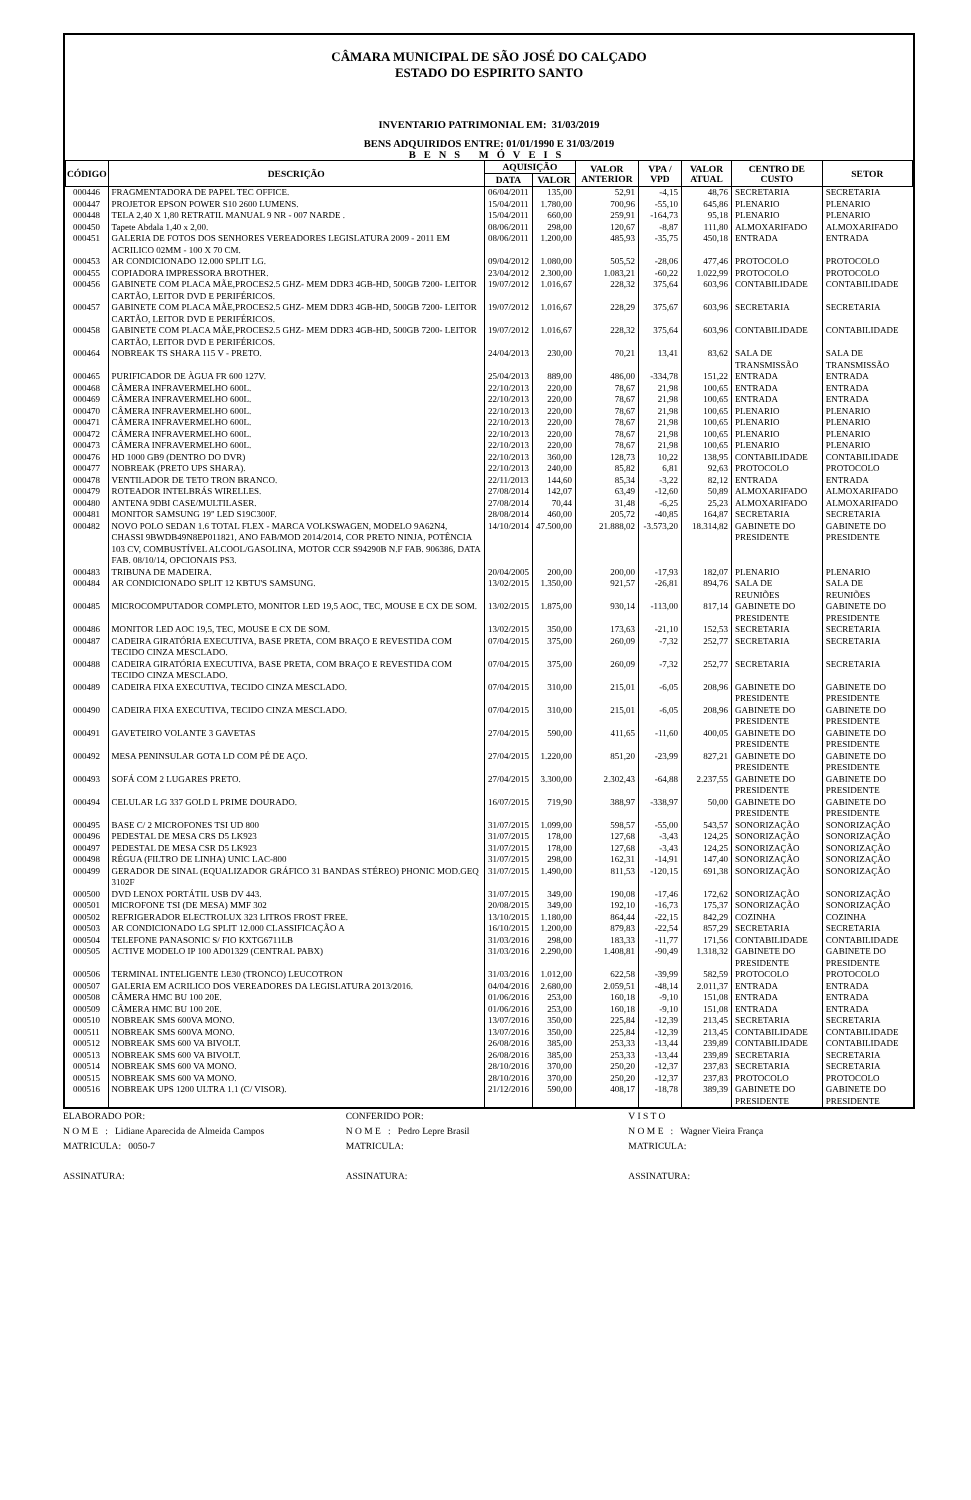CÂMARA MUNICIPAL DE SÃO JOSÉ DO CALÇADO
ESTADO DO ESPIRITO SANTO
INVENTARIO PATRIMONIAL EM: 31/03/2019
BENS ADQUIRIDOS ENTRE: 01/01/1990 E 31/03/2019
BENS MÓVEIS
| CÓDIGO | DESCRIÇÃO | AQUISIÇÃO | | VALOR ANTERIOR | VPA / VPD | VALOR ATUAL | CENTRO DE CUSTO | SETOR |
| --- | --- | --- | --- | --- | --- | --- | --- | --- |
| | | DATA | VALOR | | | | | |
| 000446 | FRAGMENTADORA DE PAPEL TEC OFFICE. | 06/04/2011 | 135,00 | 52,91 | -4,15 | 48,76 | SECRETARIA | SECRETARIA |
| 000447 | PROJETOR EPSON POWER S10 2600 LUMENS. | 15/04/2011 | 1.780,00 | 700,96 | -55,10 | 645,86 | PLENARIO | PLENARIO |
| 000448 | TELA 2,40 X 1,80 RETRATIL MANUAL 9 NR - 007 NARDE . | 15/04/2011 | 660,00 | 259,91 | -164,73 | 95,18 | PLENARIO | PLENARIO |
| 000450 | Tapete Abdala 1,40 x 2,00. | 08/06/2011 | 298,00 | 120,67 | -8,87 | 111,80 | ALMOXARIFADO | ALMOXARIFADO |
| 000451 | GALERIA DE FOTOS DOS SENHORES VEREADORES LEGISLATURA 2009 - 2011 EM ACRILICO 02MM - 100 X 70 CM. | 08/06/2011 | 1.200,00 | 485,93 | -35,75 | 450,18 | ENTRADA | ENTRADA |
| 000453 | AR CONDICIONADO 12.000 SPLIT LG. | 09/04/2012 | 1.080,00 | 505,52 | -28,06 | 477,46 | PROTOCOLO | PROTOCOLO |
| 000455 | COPIADORA IMPRESSORA BROTHER. | 23/04/2012 | 2.300,00 | 1.083,21 | -60,22 | 1.022,99 | PROTOCOLO | PROTOCOLO |
| 000456 | GABINETE COM PLACA MÃE,PROCES2.5 GHZ- MEM DDR3 4GB-HD, 500GB 7200- LEITOR CARTÃO, LEITOR DVD E PERIFÉRICOS. | 19/07/2012 | 1.016,67 | 228,32 | 375,64 | 603,96 | CONTABILIDADE | CONTABILIDADE |
| 000457 | GABINETE COM PLACA MÃE,PROCES2.5 GHZ- MEM DDR3 4GB-HD, 500GB 7200- LEITOR CARTÃO, LEITOR DVD E PERIFÉRICOS. | 19/07/2012 | 1.016,67 | 228,29 | 375,67 | 603,96 | SECRETARIA | SECRETARIA |
| 000458 | GABINETE COM PLACA MÃE,PROCES2.5 GHZ- MEM DDR3 4GB-HD, 500GB 7200- LEITOR CARTÃO, LEITOR DVD E PERIFÉRICOS. | 19/07/2012 | 1.016,67 | 228,32 | 375,64 | 603,96 | CONTABILIDADE | CONTABILIDADE |
| 000464 | NOBREAK TS SHARA 115 V - PRETO. | 24/04/2013 | 230,00 | 70,21 | 13,41 | 83,62 | SALA DE TRANSMISSÃO | SALA DE TRANSMISSÃO |
| 000465 | PURIFICADOR DE ÀGUA FR 600 127V. | 25/04/2013 | 889,00 | 486,00 | -334,78 | 151,22 | ENTRADA | ENTRADA |
| 000468 | CÂMERA INFRAVERMELHO 600L. | 22/10/2013 | 220,00 | 78,67 | 21,98 | 100,65 | ENTRADA | ENTRADA |
| 000469 | CÂMERA INFRAVERMELHO 600L. | 22/10/2013 | 220,00 | 78,67 | 21,98 | 100,65 | ENTRADA | ENTRADA |
| 000470 | CÂMERA INFRAVERMELHO 600L. | 22/10/2013 | 220,00 | 78,67 | 21,98 | 100,65 | PLENARIO | PLENARIO |
| 000471 | CÂMERA INFRAVERMELHO 600L. | 22/10/2013 | 220,00 | 78,67 | 21,98 | 100,65 | PLENARIO | PLENARIO |
| 000472 | CÂMERA INFRAVERMELHO 600L. | 22/10/2013 | 220,00 | 78,67 | 21,98 | 100,65 | PLENARIO | PLENARIO |
| 000473 | CÂMERA INFRAVERMELHO 600L. | 22/10/2013 | 220,00 | 78,67 | 21,98 | 100,65 | PLENARIO | PLENARIO |
| 000476 | HD 1000 GB9 (DENTRO DO DVR) | 22/10/2013 | 360,00 | 128,73 | 10,22 | 138,95 | CONTABILIDADE | CONTABILIDADE |
| 000477 | NOBREAK (PRETO UPS SHARA). | 22/10/2013 | 240,00 | 85,82 | 6,81 | 92,63 | PROTOCOLO | PROTOCOLO |
| 000478 | VENTILADOR DE TETO TRON BRANCO. | 22/11/2013 | 144,60 | 85,34 | -3,22 | 82,12 | ENTRADA | ENTRADA |
| 000479 | ROTEADOR INTELBRÁS WIRELLES. | 27/08/2014 | 142,07 | 63,49 | -12,60 | 50,89 | ALMOXARIFADO | ALMOXARIFADO |
| 000480 | ANTENA 9DBI CASE/MULTILASER. | 27/08/2014 | 70,44 | 31,48 | -6,25 | 25,23 | ALMOXARIFADO | ALMOXARIFADO |
| 000481 | MONITOR SAMSUNG 19" LED S19C300F. | 28/08/2014 | 460,00 | 205,72 | -40,85 | 164,87 | SECRETARIA | SECRETARIA |
| 000482 | NOVO POLO SEDAN 1.6 TOTAL FLEX - MARCA VOLKSWAGEN, MODELO 9A62N4, CHASSI 9BWDB49N8EP011821, ANO FAB/MOD 2014/2014, COR PRETO NINJA, POTÊNCIA 103 CV, COMBUSTÍVEL ALCOOL/GASOLINA, MOTOR CCR S94290B N.F FAB. 906386, DATA FAB. 08/10/14, OPCIONAIS PS3. | 14/10/2014 | 47.500,00 | 21.888,02 | -3.573,20 | 18.314,82 | GABINETE DO PRESIDENTE | GABINETE DO PRESIDENTE |
| 000483 | TRIBUNA DE MADEIRA. | 20/04/2005 | 200,00 | 200,00 | -17,93 | 182,07 | PLENARIO | PLENARIO |
| 000484 | AR CONDICIONADO SPLIT 12 KBTU'S SAMSUNG. | 13/02/2015 | 1.350,00 | 921,57 | -26,81 | 894,76 | SALA DE REUNIÕES | SALA DE REUNIÕES |
| 000485 | MICROCOMPUTADOR COMPLETO, MONITOR LED 19,5 AOC, TEC, MOUSE E CX DE SOM. | 13/02/2015 | 1.875,00 | 930,14 | -113,00 | 817,14 | GABINETE DO PRESIDENTE | GABINETE DO PRESIDENTE |
| 000486 | MONITOR LED AOC 19,5, TEC, MOUSE E CX DE SOM. | 13/02/2015 | 350,00 | 173,63 | -21,10 | 152,53 | SECRETARIA | SECRETARIA |
| 000487 | CADEIRA GIRATÓRIA EXECUTIVA, BASE PRETA, COM BRAÇO E REVESTIDA COM TECIDO CINZA MESCLADO. | 07/04/2015 | 375,00 | 260,09 | -7,32 | 252,77 | SECRETARIA | SECRETARIA |
| 000488 | CADEIRA GIRATÓRIA EXECUTIVA, BASE PRETA, COM BRAÇO E REVESTIDA COM TECIDO CINZA MESCLADO. | 07/04/2015 | 375,00 | 260,09 | -7,32 | 252,77 | SECRETARIA | SECRETARIA |
| 000489 | CADEIRA FIXA EXECUTIVA, TECIDO CINZA MESCLADO. | 07/04/2015 | 310,00 | 215,01 | -6,05 | 208,96 | GABINETE DO PRESIDENTE | GABINETE DO PRESIDENTE |
| 000490 | CADEIRA FIXA EXECUTIVA, TECIDO CINZA MESCLADO. | 07/04/2015 | 310,00 | 215,01 | -6,05 | 208,96 | GABINETE DO PRESIDENTE | GABINETE DO PRESIDENTE |
| 000491 | GAVETEIRO VOLANTE 3 GAVETAS | 27/04/2015 | 590,00 | 411,65 | -11,60 | 400,05 | GABINETE DO PRESIDENTE | GABINETE DO PRESIDENTE |
| 000492 | MESA PENINSULAR GOTA LD COM PÉ DE AÇO. | 27/04/2015 | 1.220,00 | 851,20 | -23,99 | 827,21 | GABINETE DO PRESIDENTE | GABINETE DO PRESIDENTE |
| 000493 | SOFÁ COM 2 LUGARES PRETO. | 27/04/2015 | 3.300,00 | 2.302,43 | -64,88 | 2.237,55 | GABINETE DO PRESIDENTE | GABINETE DO PRESIDENTE |
| 000494 | CELULAR LG 337 GOLD L PRIME DOURADO. | 16/07/2015 | 719,90 | 388,97 | -338,97 | 50,00 | GABINETE DO PRESIDENTE | GABINETE DO PRESIDENTE |
| 000495 | BASE C/ 2 MICROFONES TSI UD 800 | 31/07/2015 | 1.099,00 | 598,57 | -55,00 | 543,57 | SONORIZAÇÃO | SONORIZAÇÃO |
| 000496 | PEDESTAL DE MESA CRS D5 LK923 | 31/07/2015 | 178,00 | 127,68 | -3,43 | 124,25 | SONORIZAÇÃO | SONORIZAÇÃO |
| 000497 | PEDESTAL DE MESA CSR D5 LK923 | 31/07/2015 | 178,00 | 127,68 | -3,43 | 124,25 | SONORIZAÇÃO | SONORIZAÇÃO |
| 000498 | RÉGUA (FILTRO DE LINHA) UNIC LAC-800 | 31/07/2015 | 298,00 | 162,31 | -14,91 | 147,40 | SONORIZAÇÃO | SONORIZAÇÃO |
| 000499 | GERADOR DE SINAL (EQUALIZADOR GRÁFICO 31 BANDAS STÉREO) PHONIC MOD.GEQ 3102F | 31/07/2015 | 1.490,00 | 811,53 | -120,15 | 691,38 | SONORIZAÇÃO | SONORIZAÇÃO |
| 000500 | DVD LENOX PORTÁTIL USB DV 443. | 31/07/2015 | 349,00 | 190,08 | -17,46 | 172,62 | SONORIZAÇÃO | SONORIZAÇÃO |
| 000501 | MICROFONE TSI (DE MESA) MMF 302 | 20/08/2015 | 349,00 | 192,10 | -16,73 | 175,37 | SONORIZAÇÃO | SONORIZAÇÃO |
| 000502 | REFRIGERADOR ELECTROLUX 323 LITROS FROST FREE. | 13/10/2015 | 1.180,00 | 864,44 | -22,15 | 842,29 | COZINHA | COZINHA |
| 000503 | AR CONDICIONADO LG SPLIT 12.000 CLASSIFICAÇÃO A | 16/10/2015 | 1.200,00 | 879,83 | -22,54 | 857,29 | SECRETARIA | SECRETARIA |
| 000504 | TELEFONE PANASONIC S/ FIO KXTG6711LB | 31/03/2016 | 298,00 | 183,33 | -11,77 | 171,56 | CONTABILIDADE | CONTABILIDADE |
| 000505 | ACTIVE MODELO IP 100 AD01329 (CENTRAL PABX) | 31/03/2016 | 2.290,00 | 1.408,81 | -90,49 | 1.318,32 | GABINETE DO PRESIDENTE | GABINETE DO PRESIDENTE |
| 000506 | TERMINAL INTELIGENTE LE30 (TRONCO) LEUCOTRON | 31/03/2016 | 1.012,00 | 622,58 | -39,99 | 582,59 | PROTOCOLO | PROTOCOLO |
| 000507 | GALERIA EM ACRILICO DOS VEREADORES DA LEGISLATURA 2013/2016. | 04/04/2016 | 2.680,00 | 2.059,51 | -48,14 | 2.011,37 | ENTRADA | ENTRADA |
| 000508 | CÂMERA HMC BU 100 20E. | 01/06/2016 | 253,00 | 160,18 | -9,10 | 151,08 | ENTRADA | ENTRADA |
| 000509 | CÂMERA HMC BU 100 20E. | 01/06/2016 | 253,00 | 160,18 | -9,10 | 151,08 | ENTRADA | ENTRADA |
| 000510 | NOBREAK SMS 600VA MONO. | 13/07/2016 | 350,00 | 225,84 | -12,39 | 213,45 | SECRETARIA | SECRETARIA |
| 000511 | NOBREAK SMS 600VA MONO. | 13/07/2016 | 350,00 | 225,84 | -12,39 | 213,45 | CONTABILIDADE | CONTABILIDADE |
| 000512 | NOBREAK SMS 600 VA BIVOLT. | 26/08/2016 | 385,00 | 253,33 | -13,44 | 239,89 | CONTABILIDADE | CONTABILIDADE |
| 000513 | NOBREAK SMS 600 VA BIVOLT. | 26/08/2016 | 385,00 | 253,33 | -13,44 | 239,89 | SECRETARIA | SECRETARIA |
| 000514 | NOBREAK SMS 600 VA MONO. | 28/10/2016 | 370,00 | 250,20 | -12,37 | 237,83 | SECRETARIA | SECRETARIA |
| 000515 | NOBREAK SMS 600 VA MONO. | 28/10/2016 | 370,00 | 250,20 | -12,37 | 237,83 | PROTOCOLO | PROTOCOLO |
| 000516 | NOBREAK UPS 1200 ULTRA 1.1 (C/ VISOR). | 21/12/2016 | 590,00 | 408,17 | -18,78 | 389,39 | GABINETE DO PRESIDENTE | GABINETE DO PRESIDENTE |
ELABORADO POR:
N O M E : Lidiane Aparecida de Almeida Campos
MATRICULA: 0050-7
ASSINATURA:
CONFERIDO POR:
N O M E : Pedro Lepre Brasil
MATRICULA:
ASSINATURA:
V I S T O
N O M E : Wagner Vieira França
MATRICULA:
ASSINATURA: